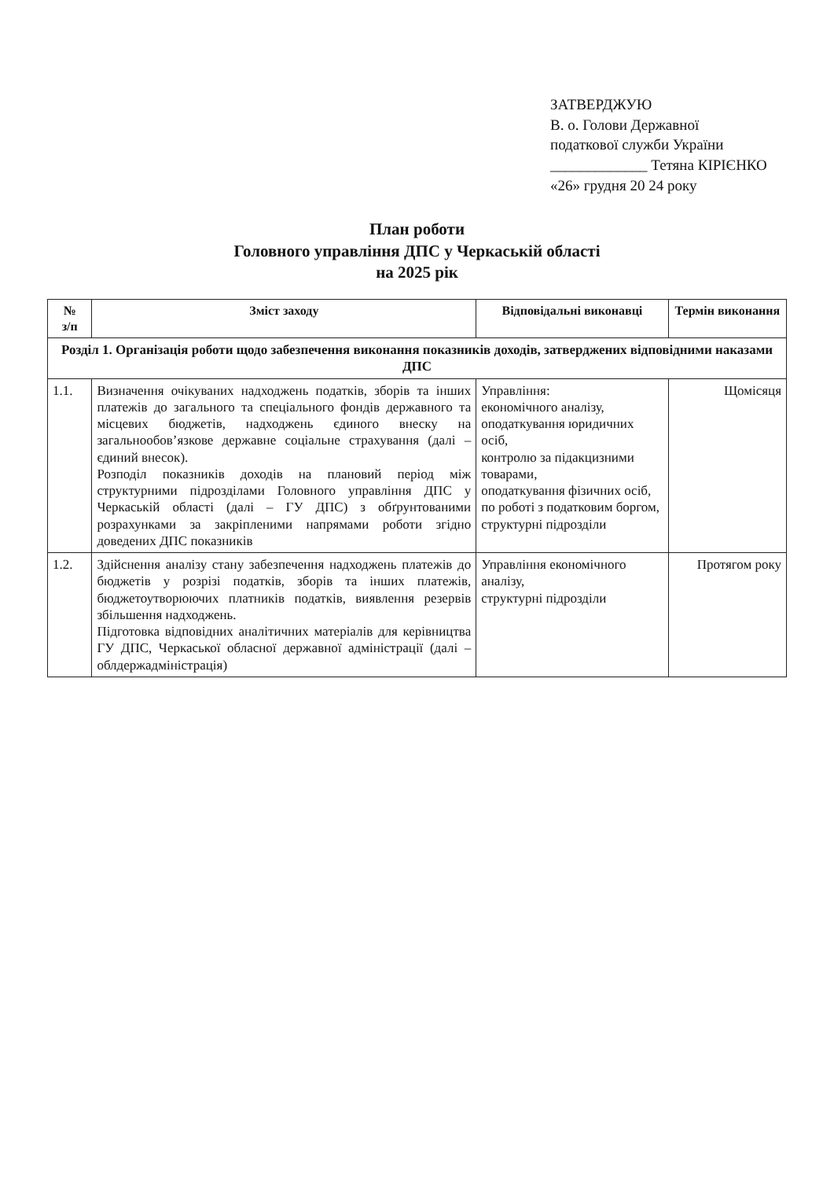ЗАТВЕРДЖУЮ
В. о. Голови Державної
податкової служби України
_____________ Тетяна КІРІЄНКО
«26» грудня 20 24 року
План роботи
Головного управління ДПС у Черкаській області
на 2025 рік
| № з/п | Зміст заходу | Відповідальні виконавці | Термін виконання |
| --- | --- | --- | --- |
| Розділ 1. Організація роботи щодо забезпечення виконання показників доходів, затверджених відповідними наказами ДПС | | | |
| 1.1. | Визначення очікуваних надходжень податків, зборів та інших платежів до загального та спеціального фондів державного та місцевих бюджетів, надходжень єдиного внеску на загальнообов’язкове державне соціальне страхування (далі – єдиний внесок). Розподіл показників доходів на плановий період між структурними підрозділами Головного управління ДПС у Черкаській області (далі – ГУ ДПС) з обґрунтованими розрахунками за закріпленими напрямами роботи згідно доведених ДПС показників | Управління: економічного аналізу, оподаткування юридичних осіб, контролю за підакцизними товарами, оподаткування фізичних осіб, по роботі з податковим боргом, структурні підрозділи | Щомісяця |
| 1.2. | Здійснення аналізу стану забезпечення надходжень платежів до бюджетів у розрізі податків, зборів та інших платежів, бюджетоутворюючих платників податків, виявлення резервів збільшення надходжень. Підготовка відповідних аналітичних матеріалів для керівництва ГУ ДПС, Черкаської обласної державної адміністрації (далі – облдержадміністрація) | Управління економічного аналізу, структурні підрозділи | Протягом року |